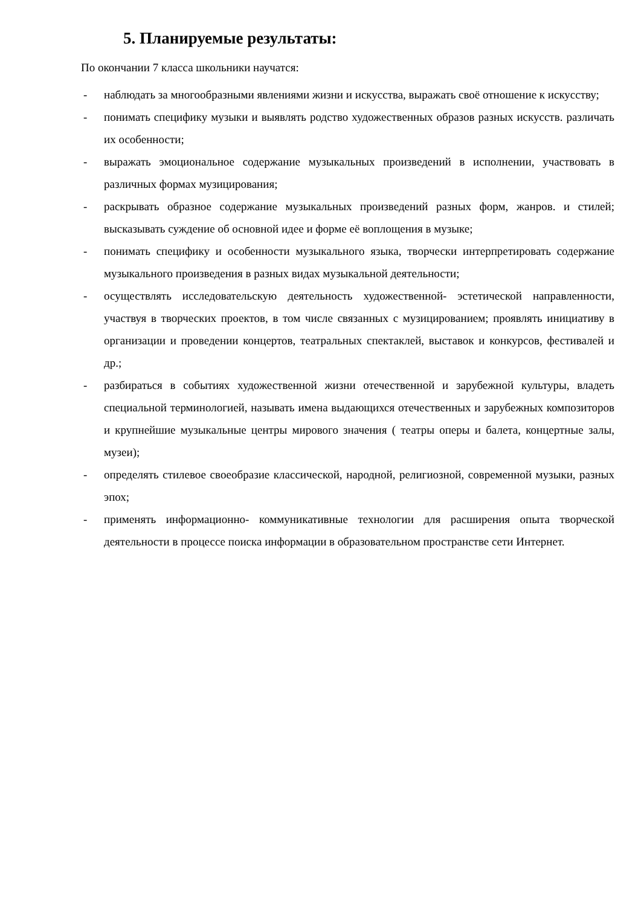5. Планируемые результаты:
По окончании 7 класса школьники научатся:
- наблюдать за многообразными явлениями жизни и искусства, выражать своё отношение к искусству;
- понимать специфику музыки и выявлять родство художественных образов разных искусств. различать их особенности;
- выражать эмоциональное содержание музыкальных произведений в исполнении, участвовать в различных формах музицирования;
- раскрывать образное содержание музыкальных произведений разных форм, жанров. и стилей; высказывать суждение об основной идее и форме её воплощения в музыке;
- понимать специфику и особенности музыкального языка, творчески интерпретировать содержание музыкального произведения в разных видах музыкальной деятельности;
- осуществлять исследовательскую деятельность художественной- эстетической направленности, участвуя в творческих проектов, в том числе связанных с музицированием; проявлять инициативу в организации и проведении концертов, театральных спектаклей, выставок и конкурсов, фестивалей и др.;
- разбираться в событиях художественной жизни отечественной и зарубежной культуры, владеть специальной терминологией, называть имена выдающихся отечественных и зарубежных композиторов и крупнейшие музыкальные центры мирового значения ( театры оперы и балета, концертные залы, музеи);
- определять стилевое своеобразие классической, народной, религиозной, современной музыки, разных эпох;
- применять информационно- коммуникативные технологии для расширения опыта творческой деятельности в процессе поиска информации в образовательном пространстве сети Интернет.